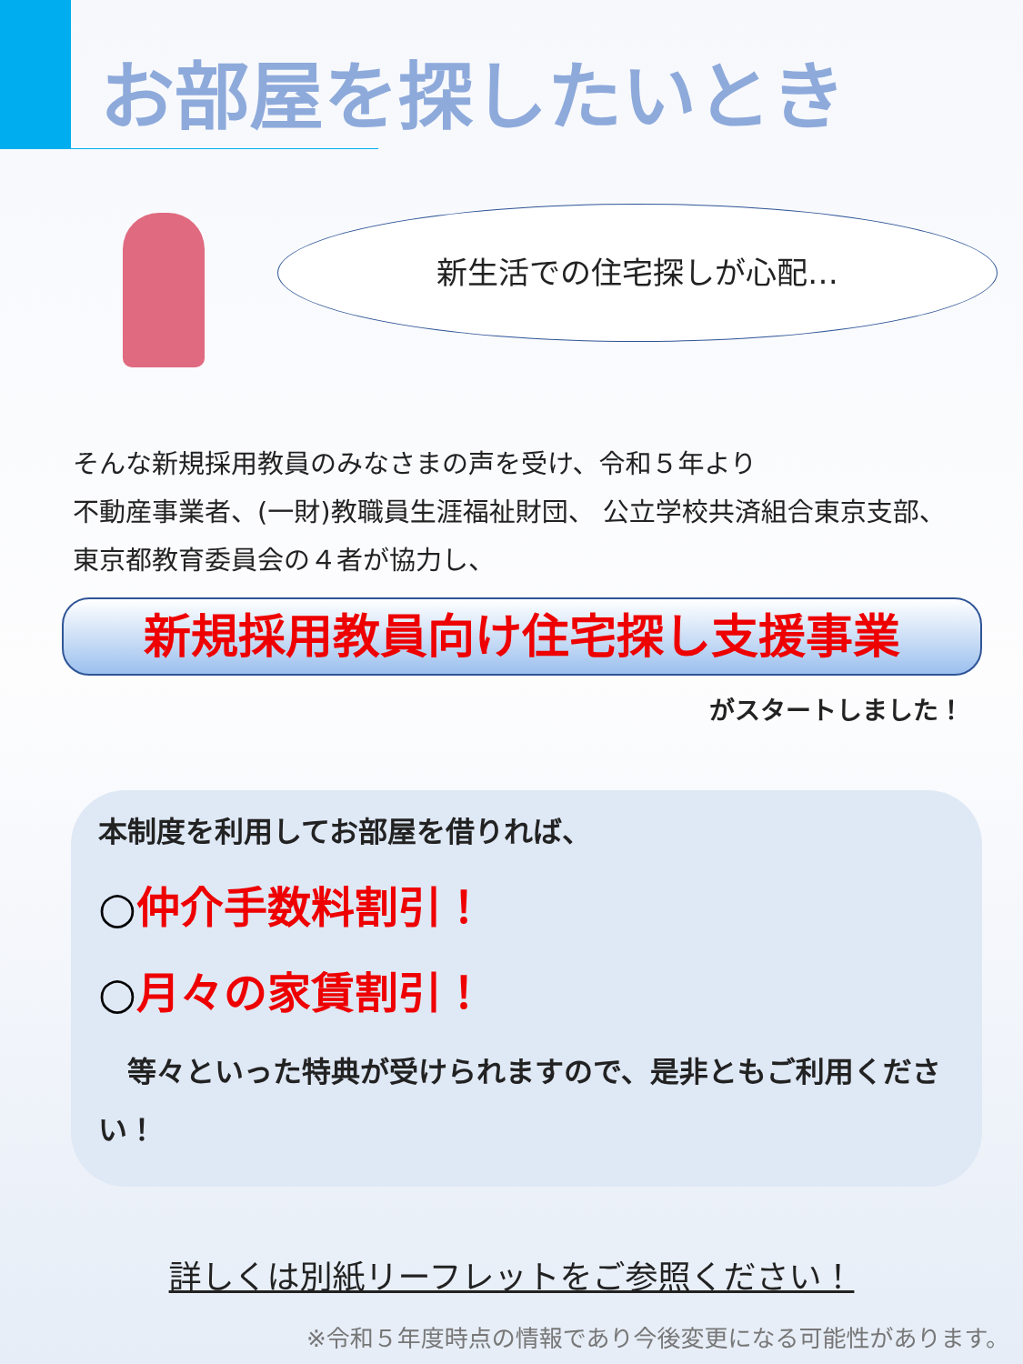お部屋を探したいとき
新生活での住宅探しが心配…
そんな新規採用教員のみなさまの声を受け、令和５年より
不動産事業者、(一財)教職員生涯福祉財団、 公立学校共済組合東京支部、
東京都教育委員会の４者が協力し、
新規採用教員向け住宅探し支援事業
がスタートしました！
本制度を利用してお部屋を借りれば、
○仲介手数料割引！
○月々の家賃割引！
　等々といった特典が受けられますので、是非ともご利用ください！
詳しくは別紙リーフレットをご参照ください！
※令和５年度時点の情報であり今後変更になる可能性があります。